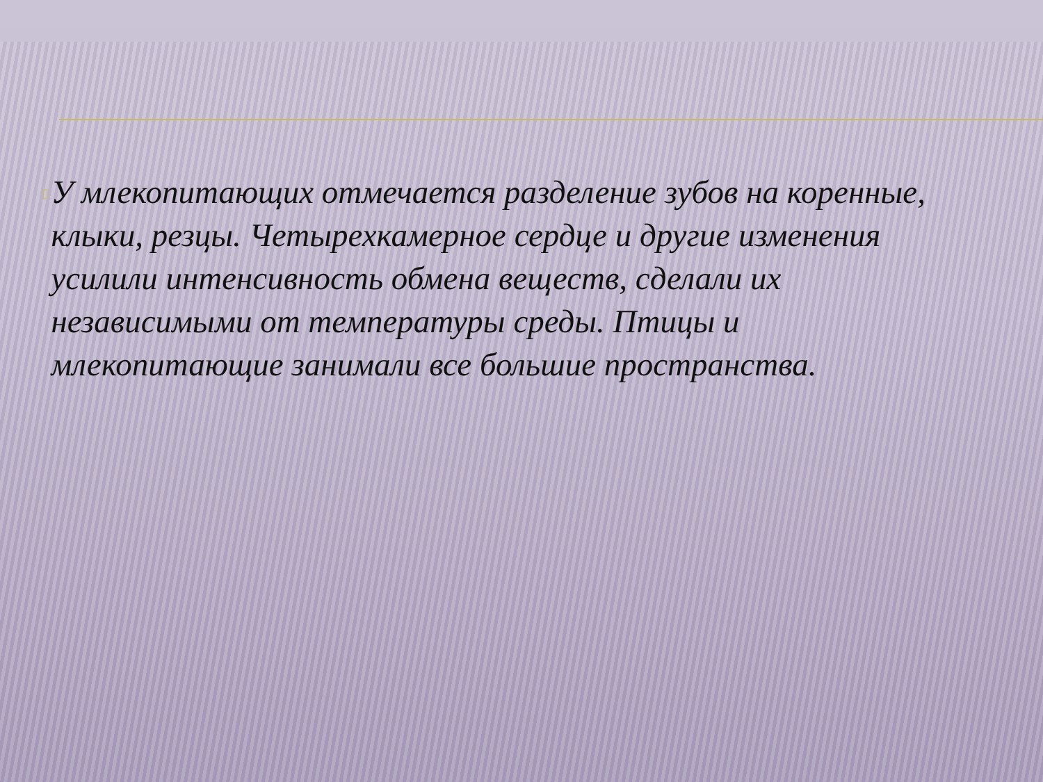▯
У млекопитающих отмечается разделение зубов на коренные, клыки, резцы. Четырехкамерное сердце и другие изменения усилили интенсивность обмена веществ, сделали их независимыми от температуры среды. Птицы и млекопитающие занимали все большие пространства.